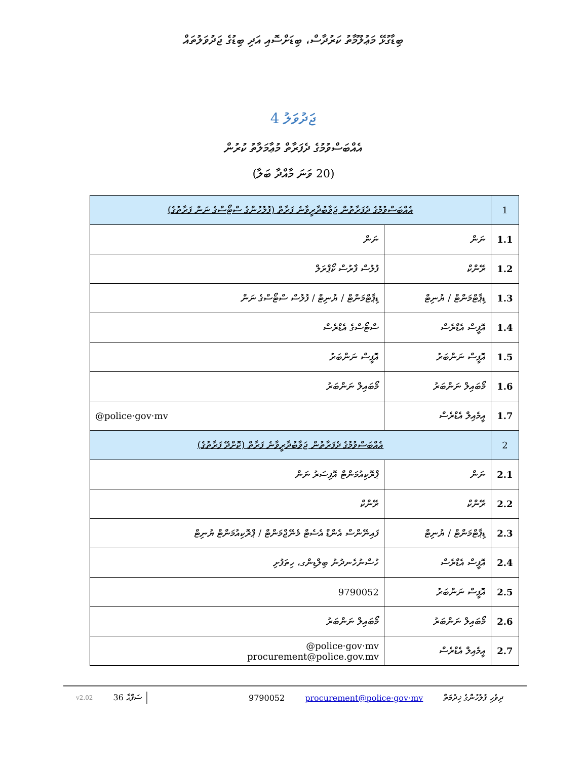ބިޑާގުޅޭ މަޢުލޫމާތު ކަރުދާސް، ބިޑަށްސޮއި އަދި ބިޑުގެ ޖަދުވަލުތައް
ޖަދުވަލު 4
އެއްބަސްވުމުގެ ދެފަރާތް މުޢާމަލާތު ކުރުން
(20 ވަނަ މާއްދާ ބަލާ)
| 1 | އެއްބަސްވުމުގެ ދެފަރާތުން ޖަވާބުދާރީވާނެ ފަރާތް (ފުލުހުންގެ ސްޓޯސްގެ ނަން ފަރާތުގެ) | |
| 1.1 | ނަން | ނަން |
| 1.2 | ރޭންކް | ފުލުސް ފާރުސް ކޯޕްރަލް |
| 1.3 | ޑިޕާޓްމަންޓް / ޔުނިޓް | ޑިޕާޓްމަންޓް / ޔުނިޓް / ފުލުސް ސްޓޯސްގެ ނަން |
| 1.4 | އޮފީސް އެޑްރެސް | ސްޓޯސްގެ އެޑްރެސް |
| 1.5 | އޮފީސް ނަންބަރު | އޮފީސް ނަންބަރު |
| 1.6 | މޯބައިލް ނަންބަރު | މޯބައިލް ނަންބަރު |
| 1.7 | އީމެއިލް އެޑްރެސް | @police·gov·mv |
| 2 | އެއްބަސްވުމުގެ ދެފަރާތުން ޖަވާބުދާރީވާނެ ފަރާތް (ކޮށްދޭ ފަރާތުގެ) | |
| 2.1 | ނަން | ޕްރޮކިއުމަންޓް އޮފިސަރު ނަން |
| 2.2 | ރޭންކް | ރޭންކް |
| 2.3 | ޑިޕާޓްމަންޓް / ޔުނިޓް | ފައިނޭންސް އެންޑް އެސެޓް މެނޭޖްމަންޓް / ޕްރޮކިއުމަންޓް ޔުނިޓް |
| 2.4 | އޮފީސް އެޑްރެސް | ހުސްނުހެނދުނު ބިލްޑިންގ، ހިތަފުށި |
| 2.5 | އޮފީސް ނަންބަރު | 9790052 |
| 2.6 | މޯބައިލް ނަންބަރު | މޯބައިލް ނަންބަރު |
| 2.7 | އީމެއިލް އެޑްރެސް | @police·gov·mv procurement@police.gov.mv |
v2.02 36 ސަފްޙާ 9790052 procurement@police·gov·mv ދިވެހި ފުލުހުންގެ ޚިދުމަތް